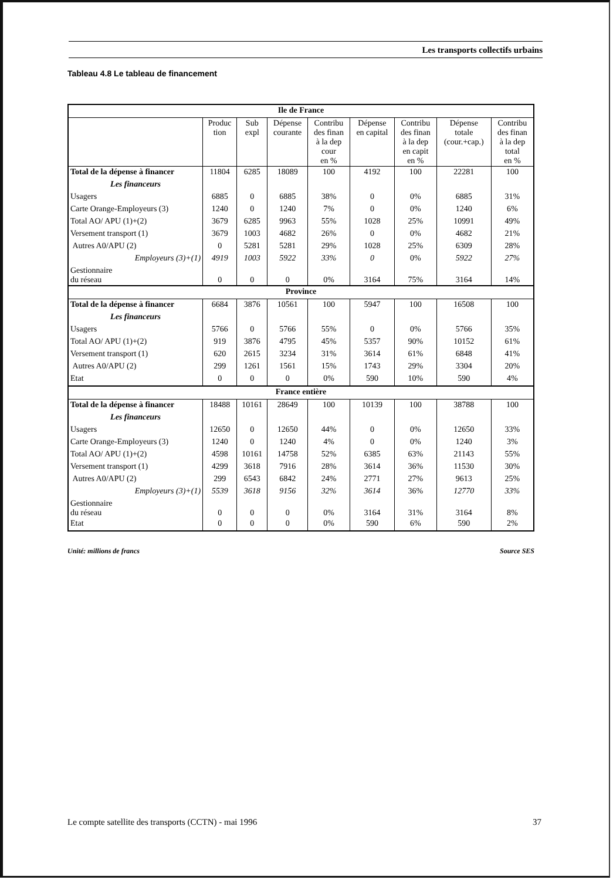Les transports collectifs urbains
Tableau 4.8 Le tableau de financement
| Ile de France | | | | | | | | |
| | Produc tion | Sub expl | Dépense courante | Contribu des finan à la dep cour en % | Dépense en capital | Contribu des finan à la dep en capit en % | Dépense totale (cour.+cap.) | Contribu des finan à la dep total en % |
| Total de la dépense à financer | 11804 | 6285 | 18089 | 100 | 4192 | 100 | 22281 | 100 |
| Les financeurs | | | | | | | | |
| Usagers | 6885 | 0 | 6885 | 38% | 0 | 0% | 6885 | 31% |
| Carte Orange-Employeurs (3) | 1240 | 0 | 1240 | 7% | 0 | 0% | 1240 | 6% |
| Total AO/ APU (1)+(2) | 3679 | 6285 | 9963 | 55% | 1028 | 25% | 10991 | 49% |
| Versement transport (1) | 3679 | 1003 | 4682 | 26% | 0 | 0% | 4682 | 21% |
| Autres A0/APU (2) | 0 | 5281 | 5281 | 29% | 1028 | 25% | 6309 | 28% |
| Employeurs (3)+(1) | 4919 | 1003 | 5922 | 33% | 0 | 0% | 5922 | 27% |
| Gestionnaire du réseau | 0 | 0 | 0 | 0% | 3164 | 75% | 3164 | 14% |
| Province | | | | | | | | |
| Total de la dépense à financer | 6684 | 3876 | 10561 | 100 | 5947 | 100 | 16508 | 100 |
| Les financeurs | | | | | | | | |
| Usagers | 5766 | 0 | 5766 | 55% | 0 | 0% | 5766 | 35% |
| Total AO/ APU (1)+(2) | 919 | 3876 | 4795 | 45% | 5357 | 90% | 10152 | 61% |
| Versement transport (1) | 620 | 2615 | 3234 | 31% | 3614 | 61% | 6848 | 41% |
| Autres A0/APU (2) | 299 | 1261 | 1561 | 15% | 1743 | 29% | 3304 | 20% |
| Etat | 0 | 0 | 0 | 0% | 590 | 10% | 590 | 4% |
| France entière | | | | | | | | |
| Total de la dépense à financer | 18488 | 10161 | 28649 | 100 | 10139 | 100 | 38788 | 100 |
| Les financeurs | | | | | | | | |
| Usagers | 12650 | 0 | 12650 | 44% | 0 | 0% | 12650 | 33% |
| Carte Orange-Employeurs (3) | 1240 | 0 | 1240 | 4% | 0 | 0% | 1240 | 3% |
| Total AO/ APU (1)+(2) | 4598 | 10161 | 14758 | 52% | 6385 | 63% | 21143 | 55% |
| Versement transport (1) | 4299 | 3618 | 7916 | 28% | 3614 | 36% | 11530 | 30% |
| Autres A0/APU (2) | 299 | 6543 | 6842 | 24% | 2771 | 27% | 9613 | 25% |
| Employeurs (3)+(1) | 5539 | 3618 | 9156 | 32% | 3614 | 36% | 12770 | 33% |
| Gestionnaire du réseau | 0 | 0 | 0 | 0% | 3164 | 31% | 3164 | 8% |
| Etat | 0 | 0 | 0 | 0% | 590 | 6% | 590 | 2% |
Unité: millions de francs Source SES
Le compte satellite des transports (CCTN) - mai 1996 37